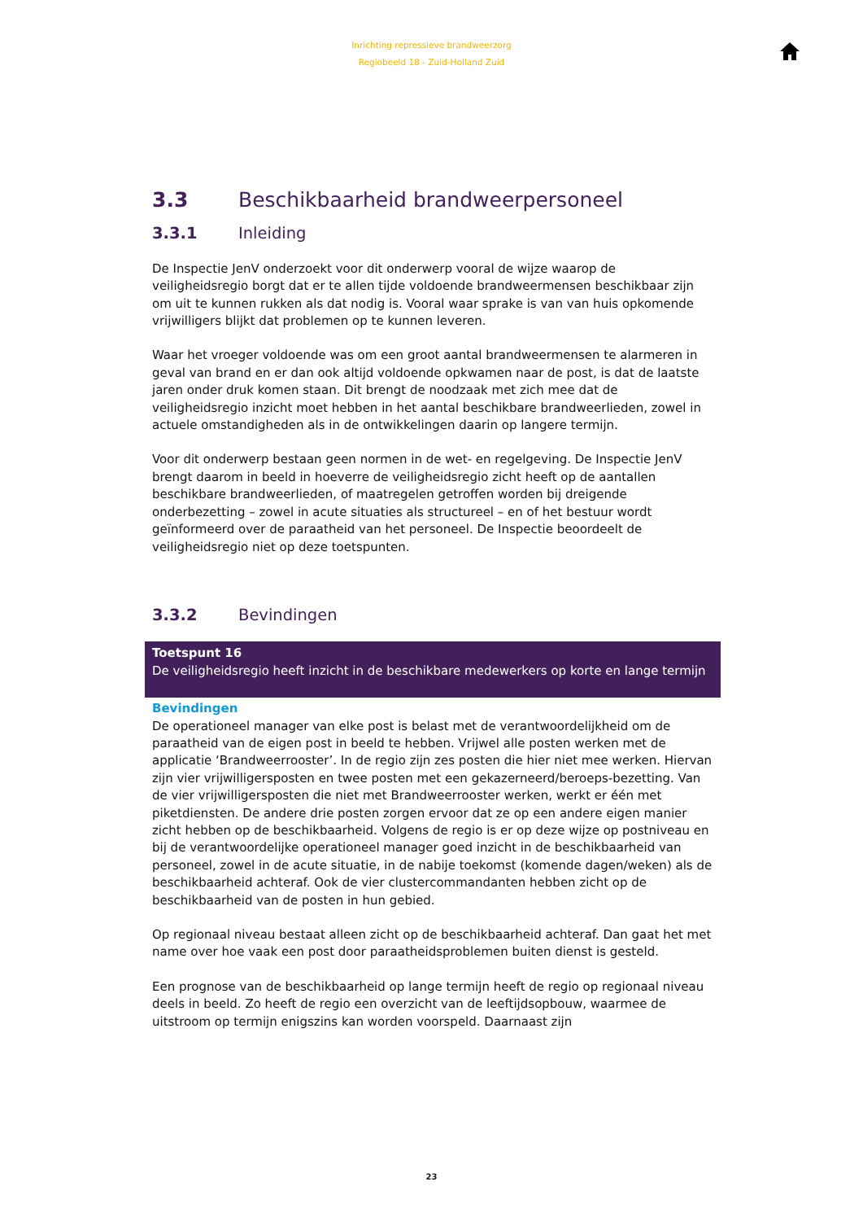Inrichting repressieve brandweerzorg
Regiobeeld 18 - Zuid-Holland Zuid
3.3 Beschikbaarheid brandweerpersoneel
3.3.1 Inleiding
De Inspectie JenV onderzoekt voor dit onderwerp vooral de wijze waarop de veiligheidsregio borgt dat er te allen tijde voldoende brandweermensen beschikbaar zijn om uit te kunnen rukken als dat nodig is. Vooral waar sprake is van van huis opkomende vrijwilligers blijkt dat problemen op te kunnen leveren.
Waar het vroeger voldoende was om een groot aantal brandweermensen te alarmeren in geval van brand en er dan ook altijd voldoende opkwamen naar de post, is dat de laatste jaren onder druk komen staan. Dit brengt de noodzaak met zich mee dat de veiligheidsregio inzicht moet hebben in het aantal beschikbare brandweerlieden, zowel in actuele omstandigheden als in de ontwikkelingen daarin op langere termijn.
Voor dit onderwerp bestaan geen normen in de wet- en regelgeving. De Inspectie JenV brengt daarom in beeld in hoeverre de veiligheidsregio zicht heeft op de aantallen beschikbare brandweerlieden, of maatregelen getroffen worden bij dreigende onderbezetting – zowel in acute situaties als structureel – en of het bestuur wordt geïnformeerd over de paraatheid van het personeel. De Inspectie beoordeelt de veiligheidsregio niet op deze toetspunten.
3.3.2 Bevindingen
Toetspunt 16
De veiligheidsregio heeft inzicht in de beschikbare medewerkers op korte en lange termijn
Bevindingen
De operationeel manager van elke post is belast met de verantwoordelijkheid om de paraatheid van de eigen post in beeld te hebben. Vrijwel alle posten werken met de applicatie ‘Brandweerrooster’. In de regio zijn zes posten die hier niet mee werken. Hiervan zijn vier vrijwilligersposten en twee posten met een gekazerneerd/beroeps-bezetting. Van de vier vrijwilligersposten die niet met Brandweerrooster werken, werkt er één met piketdiensten. De andere drie posten zorgen ervoor dat ze op een andere eigen manier zicht hebben op de beschikbaarheid. Volgens de regio is er op deze wijze op postniveau en bij de verantwoordelijke operationeel manager goed inzicht in de beschikbaarheid van personeel, zowel in de acute situatie, in de nabije toekomst (komende dagen/weken) als de beschikbaarheid achteraf. Ook de vier clustercommandanten hebben zicht op de beschikbaarheid van de posten in hun gebied.
Op regionaal niveau bestaat alleen zicht op de beschikbaarheid achteraf. Dan gaat het met name over hoe vaak een post door paraatheidsproblemen buiten dienst is gesteld.
Een prognose van de beschikbaarheid op lange termijn heeft de regio op regionaal niveau deels in beeld. Zo heeft de regio een overzicht van de leeftijdsopbouw, waarmee de uitstroom op termijn enigszins kan worden voorspeld. Daarnaast zijn
23